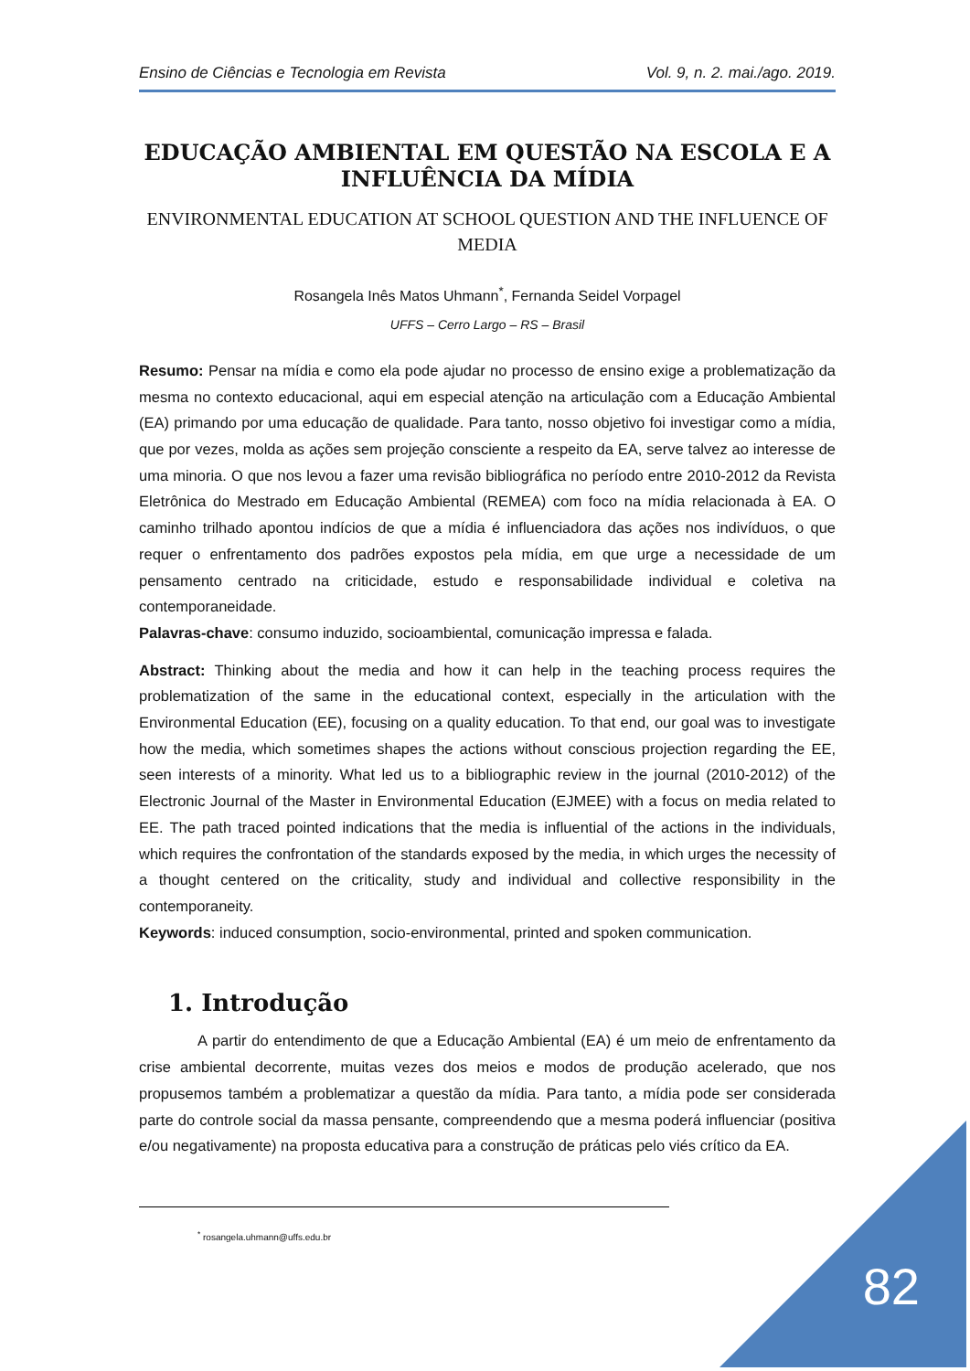Ensino de Ciências e Tecnologia em Revista Vol. 9, n. 2. mai./ago. 2019.
EDUCAÇÃO AMBIENTAL EM QUESTÃO NA ESCOLA E A INFLUÊNCIA DA MÍDIA
ENVIRONMENTAL EDUCATION AT SCHOOL QUESTION AND THE INFLUENCE OF MEDIA
Rosangela Inês Matos Uhmann<sup>*</sup>, Fernanda Seidel Vorpagel
UFFS – Cerro Largo – RS – Brasil
Resumo: Pensar na mídia e como ela pode ajudar no processo de ensino exige a problematização da mesma no contexto educacional, aqui em especial atenção na articulação com a Educação Ambiental (EA) primando por uma educação de qualidade. Para tanto, nosso objetivo foi investigar como a mídia, que por vezes, molda as ações sem projeção consciente a respeito da EA, serve talvez ao interesse de uma minoria. O que nos levou a fazer uma revisão bibliográfica no período entre 2010-2012 da Revista Eletrônica do Mestrado em Educação Ambiental (REMEA) com foco na mídia relacionada à EA. O caminho trilhado apontou indícios de que a mídia é influenciadora das ações nos indivíduos, o que requer o enfrentamento dos padrões expostos pela mídia, em que urge a necessidade de um pensamento centrado na criticidade, estudo e responsabilidade individual e coletiva na contemporaneidade.
Palavras-chave: consumo induzido, socioambiental, comunicação impressa e falada.
Abstract: Thinking about the media and how it can help in the teaching process requires the problematization of the same in the educational context, especially in the articulation with the Environmental Education (EE), focusing on a quality education. To that end, our goal was to investigate how the media, which sometimes shapes the actions without conscious projection regarding the EE, seen interests of a minority. What led us to a bibliographic review in the journal (2010-2012) of the Electronic Journal of the Master in Environmental Education (EJMEE) with a focus on media related to EE. The path traced pointed indications that the media is influential of the actions in the individuals, which requires the confrontation of the standards exposed by the media, in which urges the necessity of a thought centered on the criticality, study and individual and collective responsibility in the contemporaneity.
Keywords: induced consumption, socio-environmental, printed and spoken communication.
1. Introdução
A partir do entendimento de que a Educação Ambiental (EA) é um meio de enfrentamento da crise ambiental decorrente, muitas vezes dos meios e modos de produção acelerado, que nos propusemos também a problematizar a questão da mídia. Para tanto, a mídia pode ser considerada parte do controle social da massa pensante, compreendendo que a mesma poderá influenciar (positiva e/ou negativamente) na proposta educativa para a construção de práticas pelo viés crítico da EA.
<sup>*</sup> rosangela.uhmann@uffs.edu.br
82